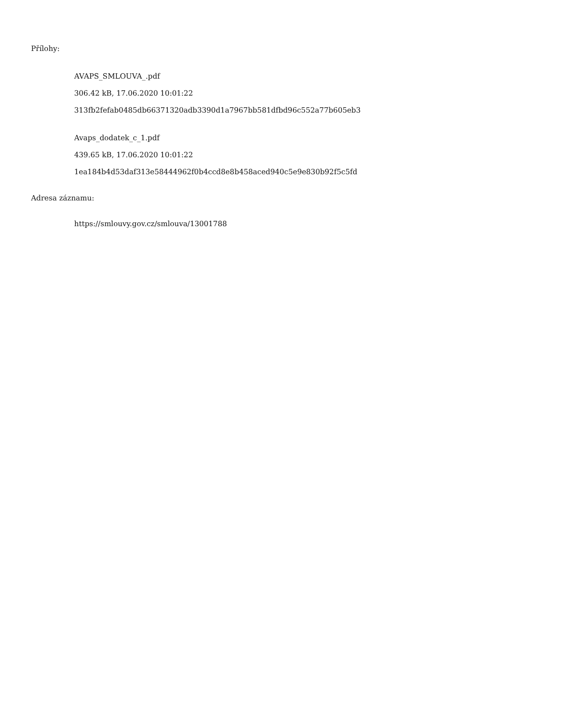Přílohy:
AVAPS_SMLOUVA_.pdf
306.42 kB, 17.06.2020 10:01:22
313fb2fefab0485db66371320adb3390d1a7967bb581dfbd96c552a77b605eb3
Avaps_dodatek_c_1.pdf
439.65 kB, 17.06.2020 10:01:22
1ea184b4d53daf313e58444962f0b4ccd8e8b458aced940c5e9e830b92f5c5fd
Adresa záznamu:
https://smlouvy.gov.cz/smlouva/13001788